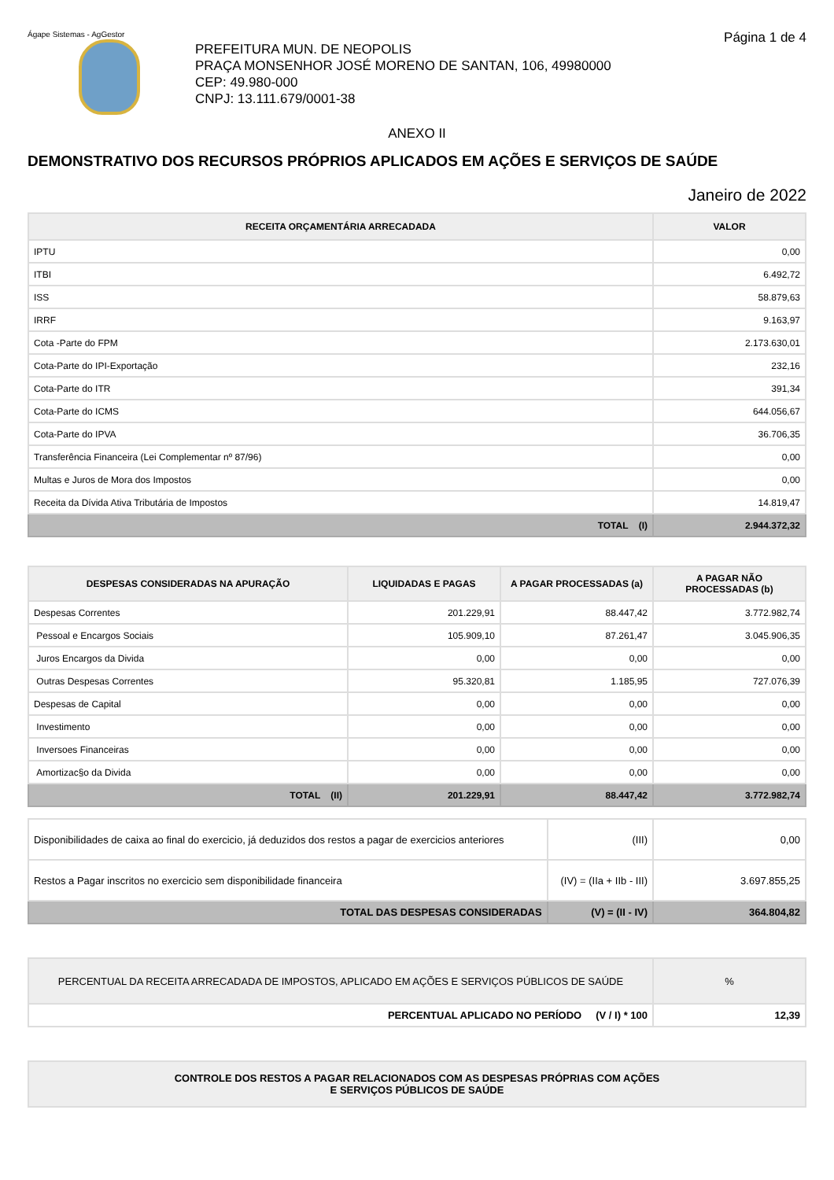Ágape Sistemas - AgGestor Página 1 de 4
PREFEITURA MUN. DE NEOPOLIS
PRAÇA MONSENHOR JOSÉ MORENO DE SANTAN, 106, 49980000
CEP: 49.980-000
CNPJ: 13.111.679/0001-38
ANEXO II
DEMONSTRATIVO DOS RECURSOS PRÓPRIOS APLICADOS EM AÇÕES E SERVIÇOS DE SAÚDE
Janeiro de 2022
| RECEITA ORÇAMENTÁRIA ARRECADADA | VALOR |
| --- | --- |
| IPTU | 0,00 |
| ITBI | 6.492,72 |
| ISS | 58.879,63 |
| IRRF | 9.163,97 |
| Cota -Parte do FPM | 2.173.630,01 |
| Cota-Parte do IPI-Exportação | 232,16 |
| Cota-Parte do ITR | 391,34 |
| Cota-Parte do ICMS | 644.056,67 |
| Cota-Parte do IPVA | 36.706,35 |
| Transferência Financeira (Lei Complementar nº 87/96) | 0,00 |
| Multas e Juros de Mora dos Impostos | 0,00 |
| Receita da Dívida Ativa Tributária de Impostos | 14.819,47 |
| TOTAL (I) | 2.944.372,32 |
| DESPESAS CONSIDERADAS NA APURAÇÃO | LIQUIDADAS E PAGAS | A PAGAR PROCESSADAS (a) | A PAGAR NÃO PROCESSADAS (b) |
| --- | --- | --- | --- |
| Despesas Correntes | 201.229,91 | 88.447,42 | 3.772.982,74 |
| Pessoal e Encargos Sociais | 105.909,10 | 87.261,47 | 3.045.906,35 |
| Juros Encargos da Divida | 0,00 | 0,00 | 0,00 |
| Outras Despesas Correntes | 95.320,81 | 1.185,95 | 727.076,39 |
| Despesas de Capital | 0,00 | 0,00 | 0,00 |
| Investimento | 0,00 | 0,00 | 0,00 |
| Inversoes Financeiras | 0,00 | 0,00 | 0,00 |
| Amortizac§o da Divida | 0,00 | 0,00 | 0,00 |
| TOTAL (II) | 201.229,91 | 88.447,42 | 3.772.982,74 |
| Disponibilidades de caixa ao final do exercicio, já deduzidos dos restos a pagar de exercicios anteriores | (III) | 0,00 |
| Restos a Pagar inscritos no exercicio sem disponibilidade financeira | (IV) = (IIa + IIb - III) | 3.697.855,25 |
| TOTAL DAS DESPESAS CONSIDERADAS | (V) = (II - IV) | 364.804,82 |
| PERCENTUAL DA RECEITA ARRECADADA DE IMPOSTOS, APLICADO EM AÇÕES E SERVIÇOS PÚBLICOS DE SAÚDE | % |
| --- | --- |
| PERCENTUAL APLICADO NO PERÍODO (V / I) * 100 | 12,39 |
| CONTROLE DOS RESTOS A PAGAR RELACIONADOS COM AS DESPESAS PRÓPRIAS COM AÇÕES E SERVIÇOS PÚBLICOS DE SAÚDE |
| --- |